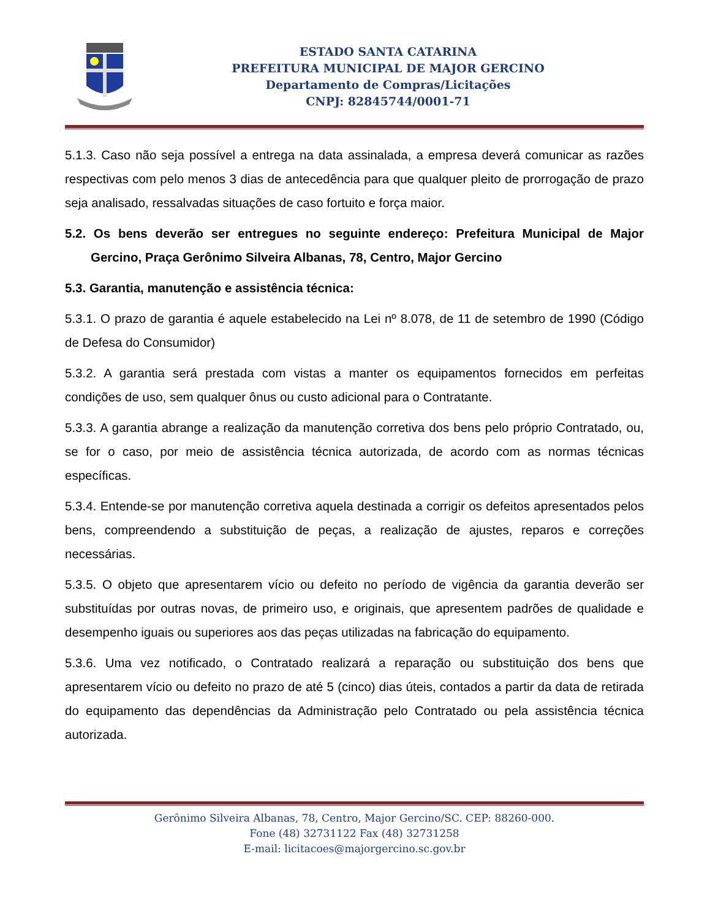ESTADO SANTA CATARINA
PREFEITURA MUNICIPAL DE MAJOR GERCINO
Departamento de Compras/Licitações
CNPJ: 82845744/0001-71
5.1.3. Caso não seja possível a entrega na data assinalada, a empresa deverá comunicar as razões respectivas com pelo menos 3 dias de antecedência para que qualquer pleito de prorrogação de prazo seja analisado, ressalvadas situações de caso fortuito e força maior.
5.2. Os bens deverão ser entregues no seguinte endereço: Prefeitura Municipal de Major Gercino, Praça Gerônimo Silveira Albanas, 78, Centro, Major Gercino
5.3. Garantia, manutenção e assistência técnica:
5.3.1. O prazo de garantia é aquele estabelecido na Lei nº 8.078, de 11 de setembro de 1990 (Código de Defesa do Consumidor)
5.3.2. A garantia será prestada com vistas a manter os equipamentos fornecidos em perfeitas condições de uso, sem qualquer ônus ou custo adicional para o Contratante.
5.3.3. A garantia abrange a realização da manutenção corretiva dos bens pelo próprio Contratado, ou, se for o caso, por meio de assistência técnica autorizada, de acordo com as normas técnicas específicas.
5.3.4. Entende-se por manutenção corretiva aquela destinada a corrigir os defeitos apresentados pelos bens, compreendendo a substituição de peças, a realização de ajustes, reparos e correções necessárias.
5.3.5. O objeto que apresentarem vício ou defeito no período de vigência da garantia deverão ser substituídas por outras novas, de primeiro uso, e originais, que apresentem padrões de qualidade e desempenho iguais ou superiores aos das peças utilizadas na fabricação do equipamento.
5.3.6. Uma vez notificado, o Contratado realizará a reparação ou substituição dos bens que apresentarem vício ou defeito no prazo de até 5 (cinco) dias úteis, contados a partir da data de retirada do equipamento das dependências da Administração pelo Contratado ou pela assistência técnica autorizada.
Gerônimo Silveira Albanas, 78, Centro, Major Gercino/SC. CEP: 88260-000.
Fone (48) 32731122 Fax (48) 32731258
E-mail: licitacoes@majorgercino.sc.gov.br